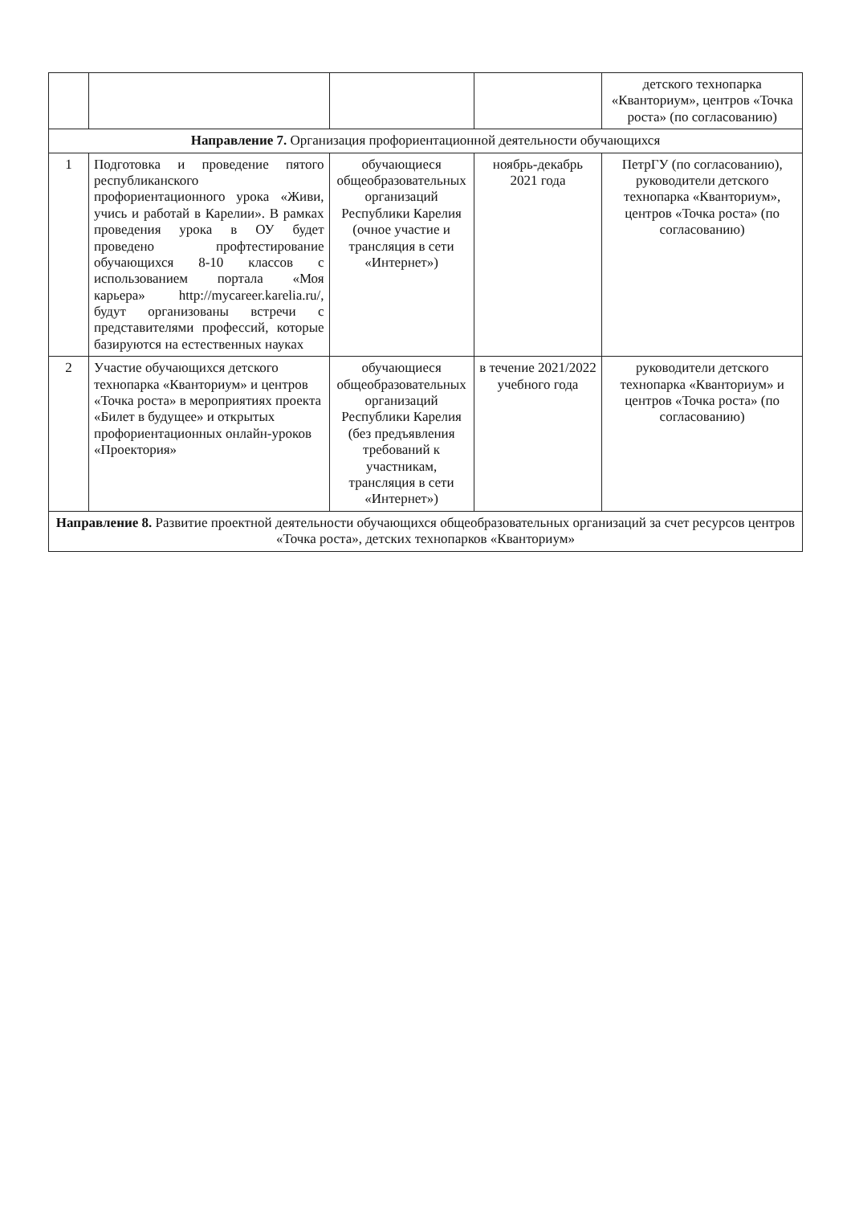| | | | | детского технопарка «Кванториум», центров «Точка роста» (по согласованию) |
| Направление 7. Организация профориентационной деятельности обучающихся | | | | |
| 1 | Подготовка и проведение пятого республиканского профориентационного урока «Живи, учись и работай в Карелии». В рамках проведения урока в ОУ будет проведено профтестирование обучающихся 8-10 классов с использованием портала «Моя карьера» http://mycareer.karelia.ru/, будут организованы встречи с представителями профессий, которые базируются на естественных науках | обучающиеся общеобразовательных организаций Республики Карелия (очное участие и трансляция в сети «Интернет») | ноябрь-декабрь 2021 года | ПетрГУ (по согласованию), руководители детского технопарка «Кванториум», центров «Точка роста» (по согласованию) |
| 2 | Участие обучающихся детского технопарка «Кванториум» и центров «Точка роста» в мероприятиях проекта «Билет в будущее» и открытых профориентационных онлайн-уроков «Проектория» | обучающиеся общеобразовательных организаций Республики Карелия (без предъявления требований к участникам, трансляция в сети «Интернет») | в течение 2021/2022 учебного года | руководители детского технопарка «Кванториум» и центров «Точка роста» (по согласованию) |
| Направление 8. Развитие проектной деятельности обучающихся общеобразовательных организаций за счет ресурсов центров «Точка роста», детских технопарков «Кванториум» | | | | |